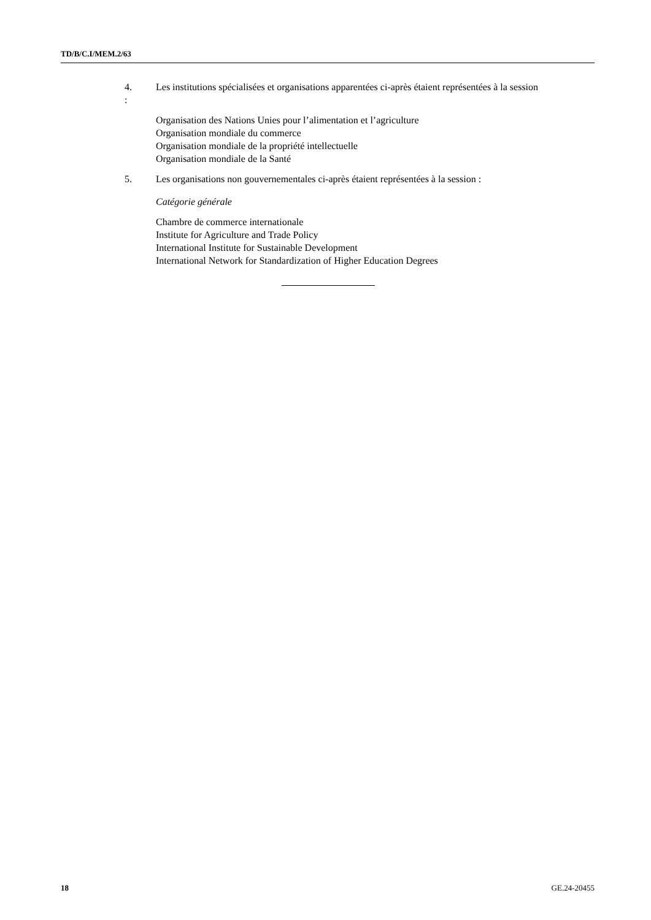TD/B/C.I/MEM.2/63
4. Les institutions spécialisées et organisations apparentées ci-après étaient représentées à la session :
Organisation des Nations Unies pour l’alimentation et l’agriculture
Organisation mondiale du commerce
Organisation mondiale de la propriété intellectuelle
Organisation mondiale de la Santé
5. Les organisations non gouvernementales ci-après étaient représentées à la session :
Catégorie générale
Chambre de commerce internationale
Institute for Agriculture and Trade Policy
International Institute for Sustainable Development
International Network for Standardization of Higher Education Degrees
18 GE.24-20455